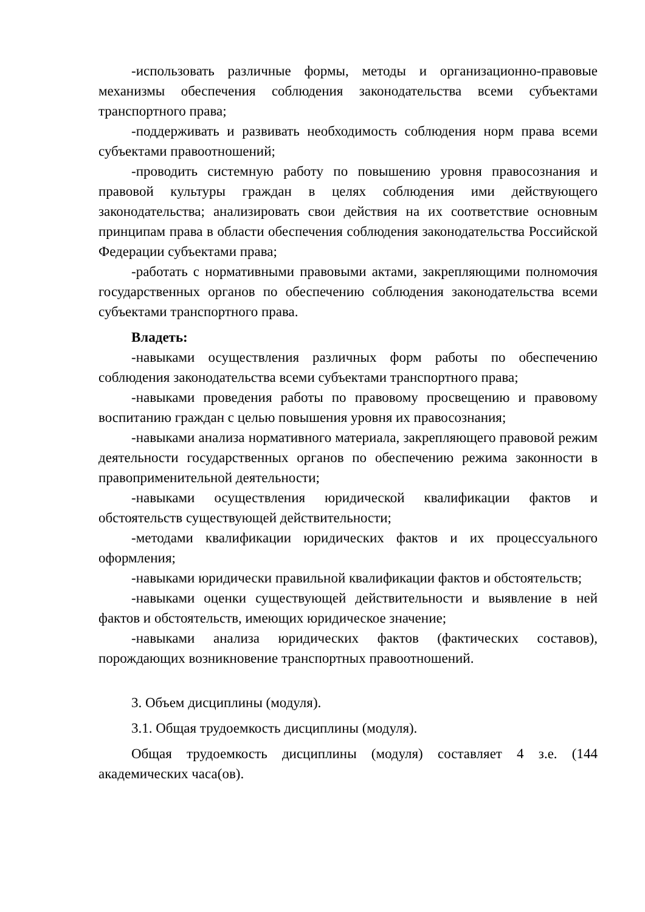-использовать различные формы, методы и организационно-правовые механизмы обеспечения соблюдения законодательства всеми субъектами транспортного права;
-поддерживать и развивать необходимость соблюдения норм права всеми субъектами правоотношений;
-проводить системную работу по повышению уровня правосознания и правовой культуры граждан в целях соблюдения ими действующего законодательства; анализировать свои действия на их соответствие основным принципам права в области обеспечения соблюдения законодательства Российской Федерации субъектами права;
-работать с нормативными правовыми актами, закрепляющими полномочия государственных органов по обеспечению соблюдения законодательства всеми субъектами транспортного права.
Владеть:
-навыками осуществления различных форм работы по обеспечению соблюдения законодательства всеми субъектами транспортного права;
-навыками проведения работы по правовому просвещению и правовому воспитанию граждан с целью повышения уровня их правосознания;
-навыками анализа нормативного материала, закрепляющего правовой режим деятельности государственных органов по обеспечению режима законности в правоприменительной деятельности;
-навыками осуществления юридической квалификации фактов и обстоятельств существующей действительности;
-методами квалификации юридических фактов и их процессуального оформления;
-навыками юридически правильной квалификации фактов и обстоятельств;
-навыками оценки существующей действительности и выявление в ней фактов и обстоятельств, имеющих юридическое значение;
-навыками анализа юридических фактов (фактических составов), порождающих возникновение транспортных правоотношений.
3. Объем дисциплины (модуля).
3.1. Общая трудоемкость дисциплины (модуля).
Общая трудоемкость дисциплины (модуля) составляет 4 з.е. (144 академических часа(ов).